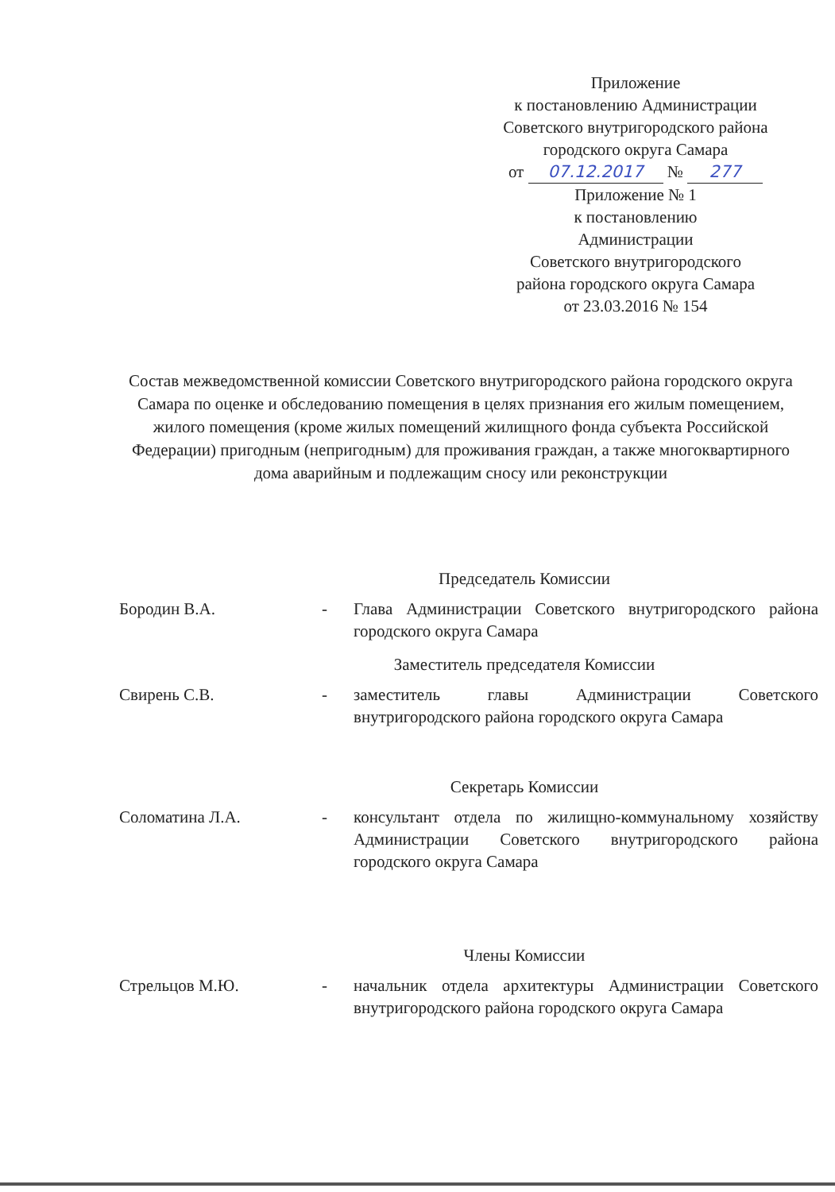Приложение
к постановлению Администрации
Советского внутригородского района
городского округа Самара
от 07.12.2017 № 277
Приложение № 1
к постановлению
Администрации
Советского внутригородского
района городского округа Самара
от 23.03.2016 № 154
Состав межведомственной комиссии Советского внутригородского района городского округа Самара по оценке и обследованию помещения в целях признания его жилым помещением, жилого помещения (кроме жилых помещений жилищного фонда субъекта Российской Федерации) пригодным (непригодным) для проживания граждан, а также многоквартирного дома аварийным и подлежащим сносу или реконструкции
Председатель Комиссии
Бородин В.А. - Глава Администрации Советского внутригородского района городского округа Самара
Заместитель председателя Комиссии
Свирень С.В. - заместитель главы Администрации Советского внутригородского района городского округа Самара
Секретарь Комиссии
Соломатина Л.А. - консультант отдела по жилищно-коммунальному хозяйству Администрации Советского внутригородского района городского округа Самара
Члены Комиссии
Стрельцов М.Ю. - начальник отдела архитектуры Администрации Советского внутригородского района городского округа Самара